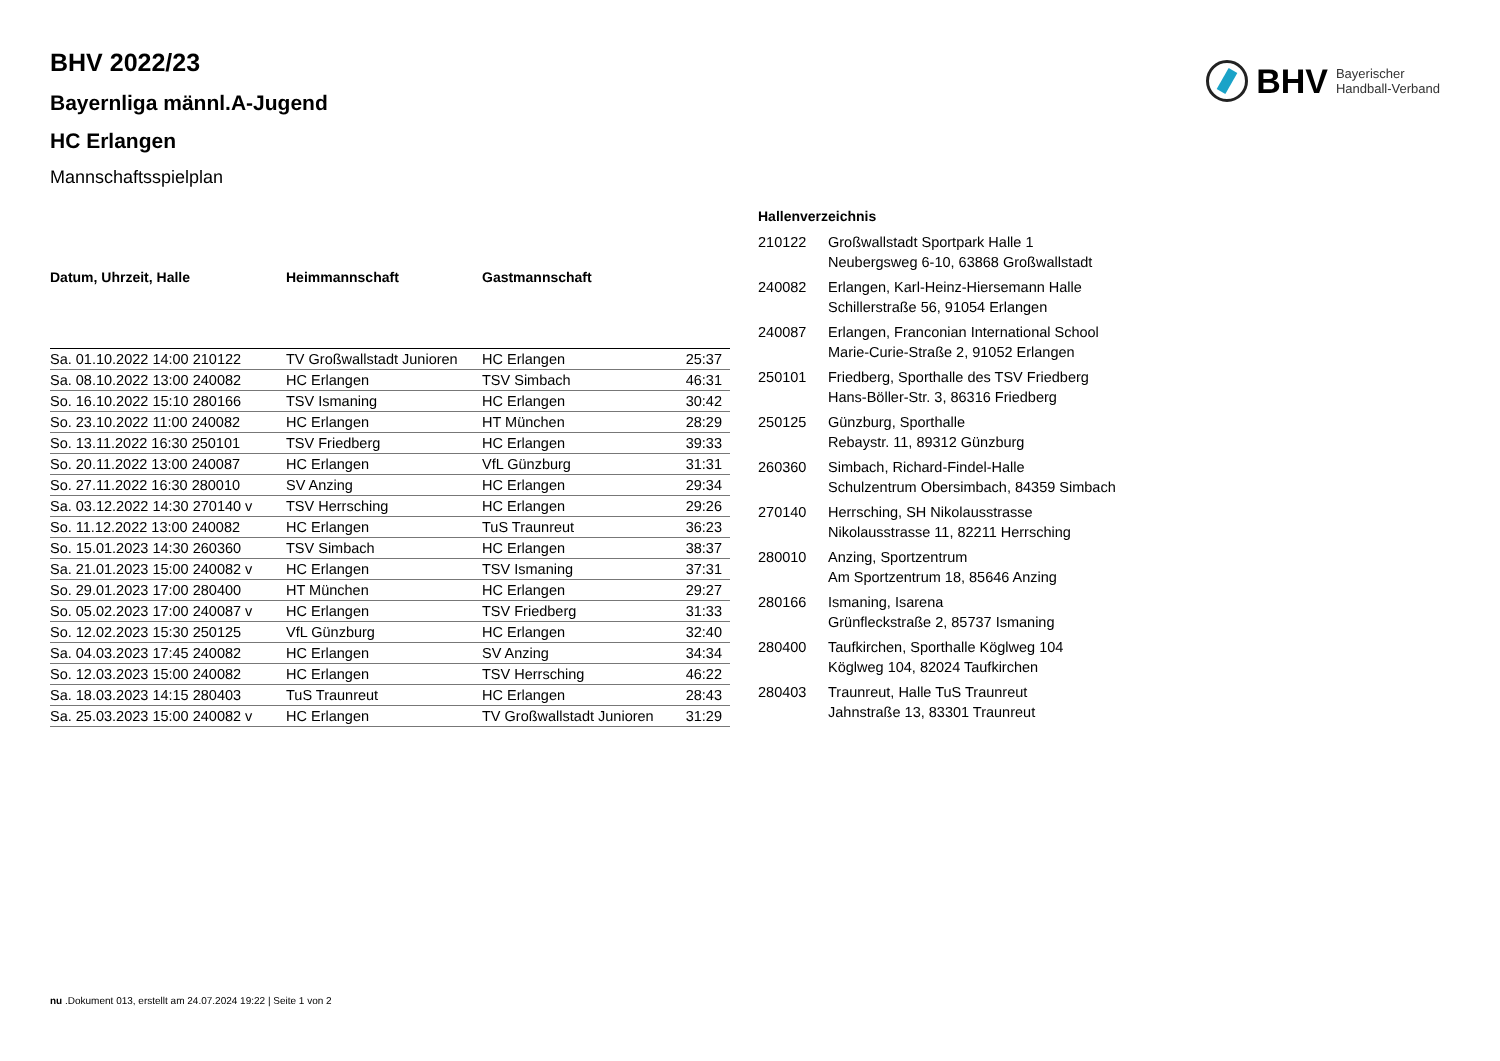BHV Bayerischer
Handball-Verband
BHV 2022/23
Bayernliga männl.A-Jugend
HC Erlangen
Mannschaftsspielplan
| Datum, Uhrzeit, Halle | Heimmannschaft | Gastmannschaft | |
| --- | --- | --- | --- |
| Sa. 01.10.2022 14:00 210122 | TV Großwallstadt Junioren | HC Erlangen | 25:37 |
| Sa. 08.10.2022 13:00 240082 | HC Erlangen | TSV Simbach | 46:31 |
| So. 16.10.2022 15:10 280166 | TSV Ismaning | HC Erlangen | 30:42 |
| So. 23.10.2022 11:00 240082 | HC Erlangen | HT München | 28:29 |
| So. 13.11.2022 16:30 250101 | TSV Friedberg | HC Erlangen | 39:33 |
| So. 20.11.2022 13:00 240087 | HC Erlangen | VfL Günzburg | 31:31 |
| So. 27.11.2022 16:30 280010 | SV Anzing | HC Erlangen | 29:34 |
| Sa. 03.12.2022 14:30 270140 v | TSV Herrsching | HC Erlangen | 29:26 |
| So. 11.12.2022 13:00 240082 | HC Erlangen | TuS Traunreut | 36:23 |
| So. 15.01.2023 14:30 260360 | TSV Simbach | HC Erlangen | 38:37 |
| Sa. 21.01.2023 15:00 240082 v | HC Erlangen | TSV Ismaning | 37:31 |
| So. 29.01.2023 17:00 280400 | HT München | HC Erlangen | 29:27 |
| So. 05.02.2023 17:00 240087 v | HC Erlangen | TSV Friedberg | 31:33 |
| So. 12.02.2023 15:30 250125 | VfL Günzburg | HC Erlangen | 32:40 |
| Sa. 04.03.2023 17:45 240082 | HC Erlangen | SV Anzing | 34:34 |
| So. 12.03.2023 15:00 240082 | HC Erlangen | TSV Herrsching | 46:22 |
| Sa. 18.03.2023 14:15 280403 | TuS Traunreut | HC Erlangen | 28:43 |
| Sa. 25.03.2023 15:00 240082 v | HC Erlangen | TV Großwallstadt Junioren | 31:29 |
| Hallenverzeichnis | |
| --- | --- |
| 210122 | Großwallstadt Sportpark Halle 1 Neubergsweg 6-10, 63868 Großwallstadt |
| 240082 | Erlangen, Karl-Heinz-Hiersemann Halle Schillerstraße 56, 91054 Erlangen |
| 240087 | Erlangen, Franconian International School Marie-Curie-Straße 2, 91052 Erlangen |
| 250101 | Friedberg, Sporthalle des TSV Friedberg Hans-Böller-Str. 3, 86316 Friedberg |
| 250125 | Günzburg, Sporthalle Rebaystr. 11, 89312 Günzburg |
| 260360 | Simbach, Richard-Findel-Halle Schulzentrum Obersimbach, 84359 Simbach |
| 270140 | Herrsching, SH Nikolausstrasse Nikolausstrasse 11, 82211 Herrsching |
| 280010 | Anzing, Sportzentrum Am Sportzentrum 18, 85646 Anzing |
| 280166 | Ismaning, Isarena Grünfleckstraße 2, 85737 Ismaning |
| 280400 | Taufkirchen, Sporthalle Köglweg 104 Köglweg 104, 82024 Taufkirchen |
| 280403 | Traunreut, Halle TuS Traunreut Jahnstraße 13, 83301 Traunreut |
nu .Dokument 013, erstellt am 24.07.2024 19:22 | Seite 1 von 2